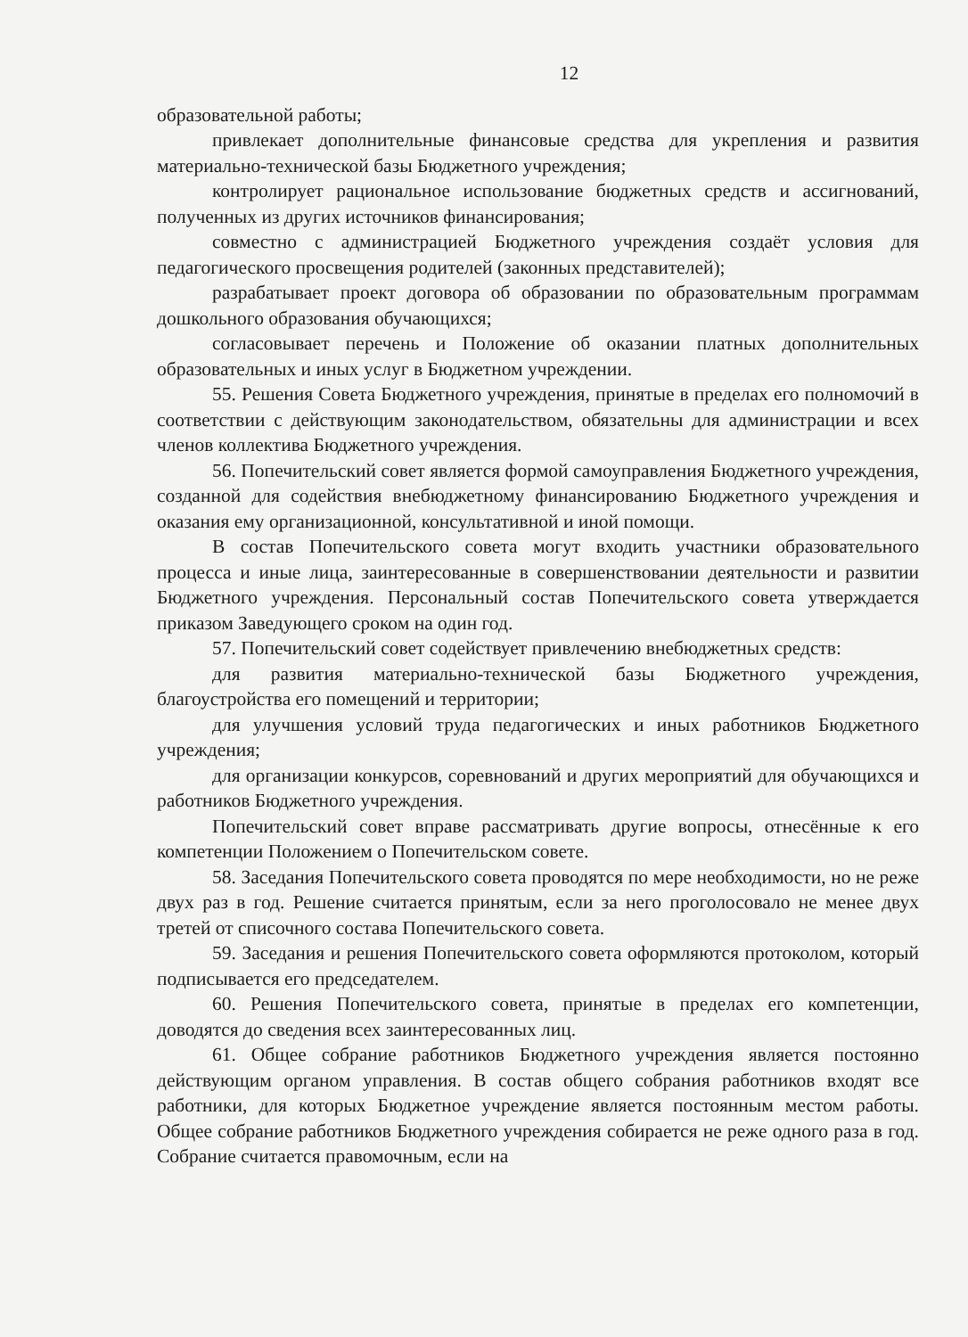12
образовательной работы;
привлекает дополнительные финансовые средства для укрепления и развития материально-технической базы Бюджетного учреждения;
контролирует рациональное использование бюджетных средств и ассигнований, полученных из других источников финансирования;
совместно с администрацией Бюджетного учреждения создаёт условия для педагогического просвещения родителей (законных представителей);
разрабатывает проект договора об образовании по образовательным программам дошкольного образования обучающихся;
согласовывает перечень и Положение об оказании платных дополнительных образовательных и иных услуг в Бюджетном учреждении.
55. Решения Совета Бюджетного учреждения, принятые в пределах его полномочий в соответствии с действующим законодательством, обязательны для администрации и всех членов коллектива Бюджетного учреждения.
56. Попечительский совет является формой самоуправления Бюджетного учреждения, созданной для содействия внебюджетному финансированию Бюджетного учреждения и оказания ему организационной, консультативной и иной помощи.
В состав Попечительского совета могут входить участники образовательного процесса и иные лица, заинтересованные в совершенствовании деятельности и развитии Бюджетного учреждения. Персональный состав Попечительского совета утверждается приказом Заведующего сроком на один год.
57. Попечительский совет содействует привлечению внебюджетных средств:
для развития материально-технической базы Бюджетного учреждения, благоустройства его помещений и территории;
для улучшения условий труда педагогических и иных работников Бюджетного учреждения;
для организации конкурсов, соревнований и других мероприятий для обучающихся и работников Бюджетного учреждения.
Попечительский совет вправе рассматривать другие вопросы, отнесённые к его компетенции Положением о Попечительском совете.
58. Заседания Попечительского совета проводятся по мере необходимости, но не реже двух раз в год. Решение считается принятым, если за него проголосовало не менее двух третей от списочного состава Попечительского совета.
59. Заседания и решения Попечительского совета оформляются протоколом, который подписывается его председателем.
60. Решения Попечительского совета, принятые в пределах его компетенции, доводятся до сведения всех заинтересованных лиц.
61. Общее собрание работников Бюджетного учреждения является постоянно действующим органом управления. В состав общего собрания работников входят все работники, для которых Бюджетное учреждение является постоянным местом работы. Общее собрание работников Бюджетного учреждения собирается не реже одного раза в год. Собрание считается правомочным, если на